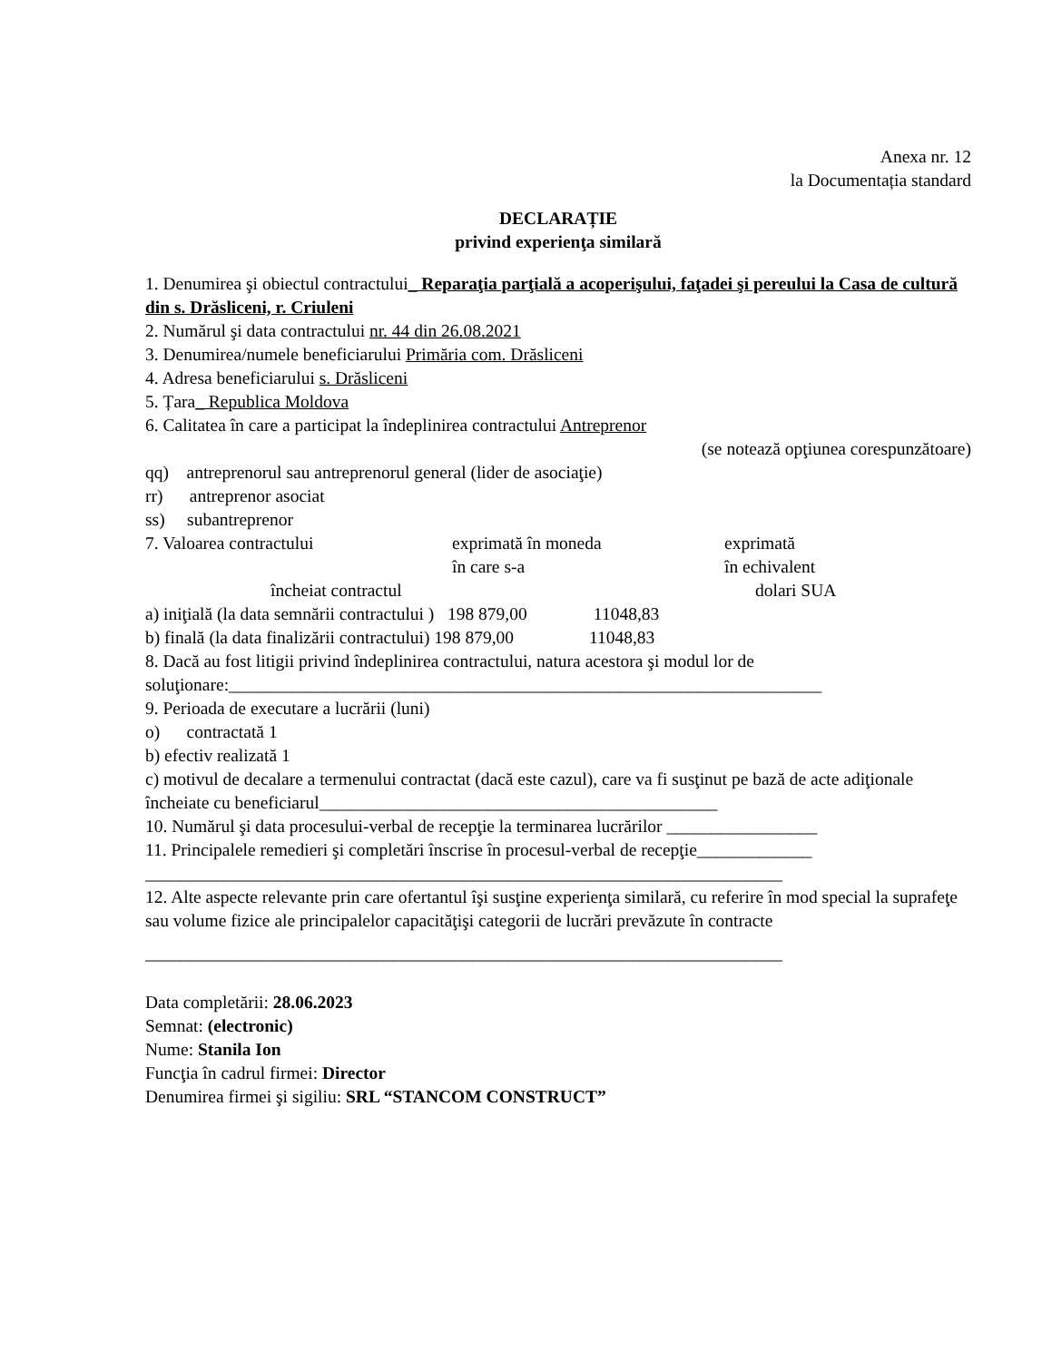Anexa nr. 12
la Documentația standard
DECLARAȚIE
privind experienţa similară
1. Denumirea şi obiectul contractului_ Reparaţia parţială a acoperişului, faţadei şi pereului la Casa de cultură din s. Drăsliceni, r. Criuleni
2. Numărul şi data contractului nr. 44 din 26.08.2021
3. Denumirea/numele beneficiarului Primăria com. Drăsliceni
4. Adresa beneficiarului s. Drăsliceni
5. Țara_ Republica Moldova
6. Calitatea în care a participat la îndeplinirea contractului Antreprenor
(se notează opţiunea corespunzătoare)
qq) antreprenorul sau antreprenorul general (lider de asociaţie)
rr) antreprenor asociat
ss) subantreprenor
7. Valoarea contractului exprimată în moneda
în care s-a exprimată
în echivalent
încheiat contractul dolari SUA
a) iniţială (la data semnării contractului ) 198 879,00 11048,83
b) finală (la data finalizării contractului) 198 879,00 11048,83
8. Dacă au fost litigii privind îndeplinirea contractului, natura acestora şi modul lor de soluţionare:___________________________________________________________________
9. Perioada de executare a lucrării (luni)
o) contractată 1
b) efectiv realizată 1
c) motivul de decalare a termenului contractat (dacă este cazul), care va fi susţinut pe bază de acte adiţionale încheiate cu beneficiarul_____________________________________________
10. Numărul şi data procesului-verbal de recepţie la terminarea lucrărilor _________________
11. Principalele remedieri şi completări înscrise în procesul-verbal de recepţie_____________ ________________________________________________________________________
12. Alte aspecte relevante prin care ofertantul îşi susţine experienţa similară, cu referire în mod special la suprafeţe sau volume fizice ale principalelor capacităţişi categorii de lucrări prevăzute în contracte
________________________________________________________________________
Data completării: 28.06.2023
Semnat: (electronic)
Nume: Stanila Ion
Funcţia în cadrul firmei: Director
Denumirea firmei şi sigiliu: SRL “STANCOM CONSTRUCT”